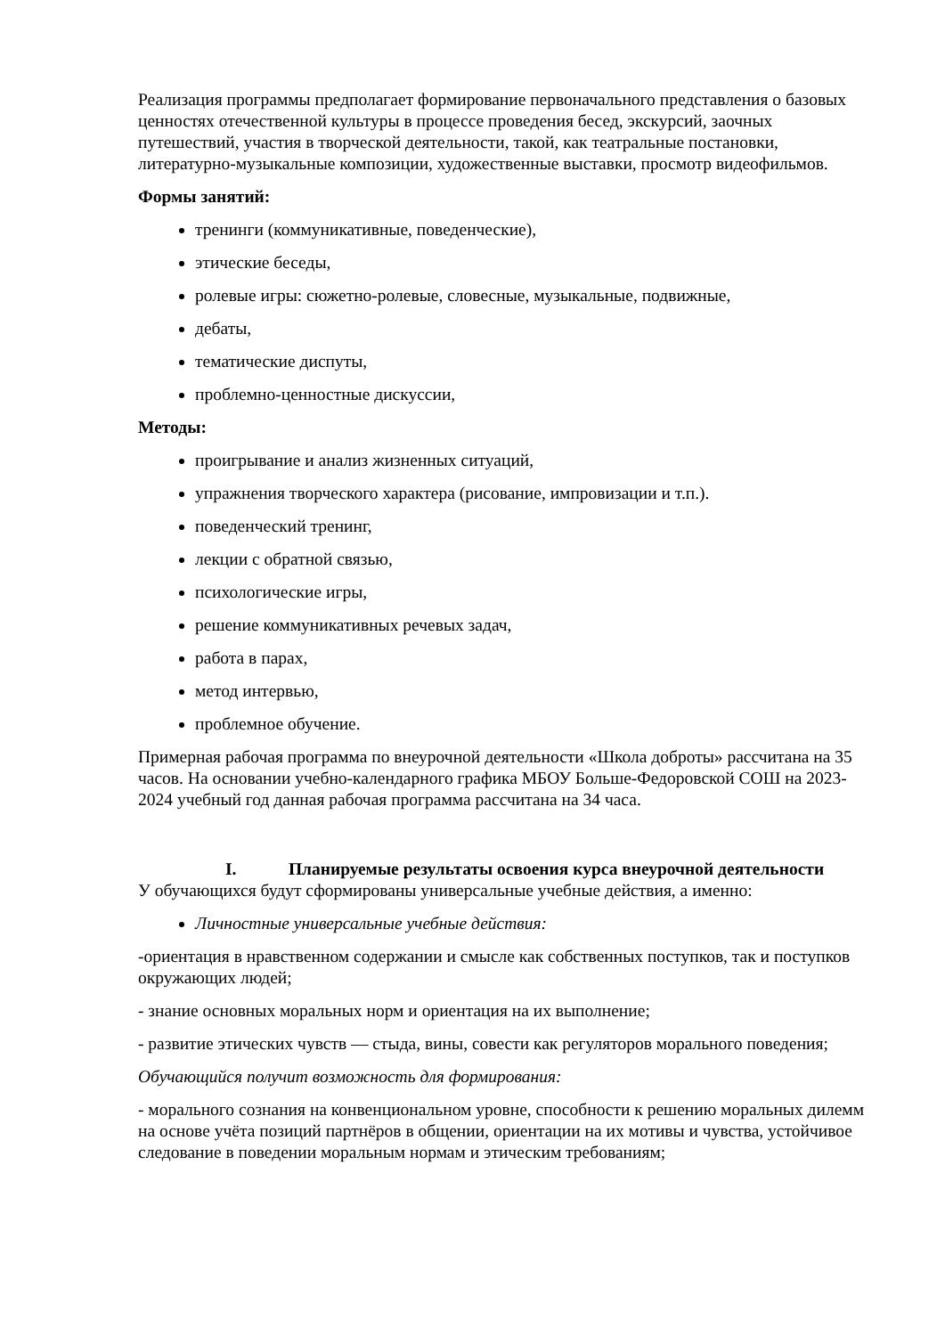Реализация программы предполагает формирование первоначального представления о базовых ценностях отечественной культуры в процессе проведения бесед, экскурсий, заочных путешествий, участия в творческой деятельности, такой, как театральные постановки, литературно-музыкальные композиции, художественные выставки, просмотр видеофильмов.
Формы занятий:
тренинги (коммуникативные, поведенческие),
этические беседы,
ролевые игры: сюжетно-ролевые, словесные, музыкальные, подвижные,
дебаты,
тематические диспуты,
проблемно-ценностные дискуссии,
Методы:
проигрывание и анализ жизненных ситуаций,
упражнения творческого характера (рисование, импровизации и т.п.).
поведенческий тренинг,
лекции с обратной связью,
психологические игры,
решение коммуникативных речевых задач,
работа в парах,
метод интервью,
проблемное обучение.
Примерная рабочая программа по внеурочной деятельности «Школа доброты» рассчитана на 35 часов. На основании учебно-календарного графика МБОУ Больше-Федоровской СОШ на 2023-2024 учебный год данная рабочая программа рассчитана на 34 часа.
I. Планируемые результаты освоения курса внеурочной деятельности
У обучающихся будут сформированы универсальные учебные действия, а именно:
Личностные универсальные учебные действия:
-ориентация в нравственном содержании и смысле как собственных поступков, так и поступков окружающих людей;
- знание основных моральных норм и ориентация на их выполнение;
- развитие этических чувств — стыда, вины, совести как регуляторов морального поведения;
Обучающийся получит возможность для формирования:
- морального сознания на конвенциональном уровне, способности к решению моральных дилемм на основе учёта позиций партнёров в общении, ориентации на их мотивы и чувства, устойчивое следование в поведении моральным нормам и этическим требованиям;